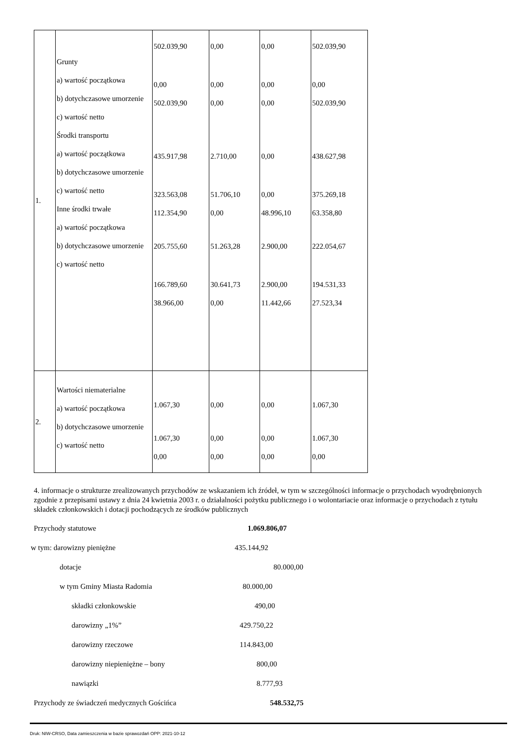| 1. | Grunty a) wartość początkowa b) dotychczasowe umorzenie c) wartość netto Środki transportu a) wartość początkowa b) dotychczasowe umorzenie c) wartość netto Inne środki trwałe a) wartość początkowa b) dotychczasowe umorzenie c) wartość netto | 502.039,90 0,00 502.039,90 435.917,98 323.563,08 112.354,90 205.755,60 166.789,60 38.966,00 | 0,00 0,00 0,00 2.710,00 51.706,10 0,00 51.263,28 30.641,73 0,00 | 0,00 0,00 0,00 0,00 0,00 48.996,10 2.900,00 2.900,00 11.442,66 | 502.039,90 0,00 502.039,90 438.627,98 375.269,18 63.358,80 222.054,67 194.531,33 27.523,34 |
| 2. | Wartości niematerialne a) wartość początkowa b) dotychczasowe umorzenie c) wartość netto | 1.067,30 1.067,30 0,00 | 0,00 0,00 0,00 | 0,00 0,00 0,00 | 1.067,30 1.067,30 0,00 |
4. informacje o strukturze zrealizowanych przychodów ze wskazaniem ich źródeł, w tym w szczególności informacje o przychodach wyodrębnionych zgodnie z przepisami ustawy z dnia 24 kwietnia 2003 r. o działalności pożytku publicznego i o wolontariacie oraz informacje o przychodach z tytułu składek członkowskich i dotacji pochodzących ze środków publicznych
Przychody statutowe 1.069.806,07
w tym: darowizny pieniężne 435.144,92
dotacje 80.000,00
w tym Gminy Miasta Radomia 80.000,00
składki członkowskie 490,00
darowizny „1%” 429.750,22
darowizny rzeczowe 114.843,00
darowizny niepieniężne – bony 800,00
nawiązki 8.777,93
Przychody ze świadczeń medycznych Gościńca 548.532,75
Druk: NIW-CRSO, Data zamieszczenia w bazie sprawozdań OPP: 2021-10-12